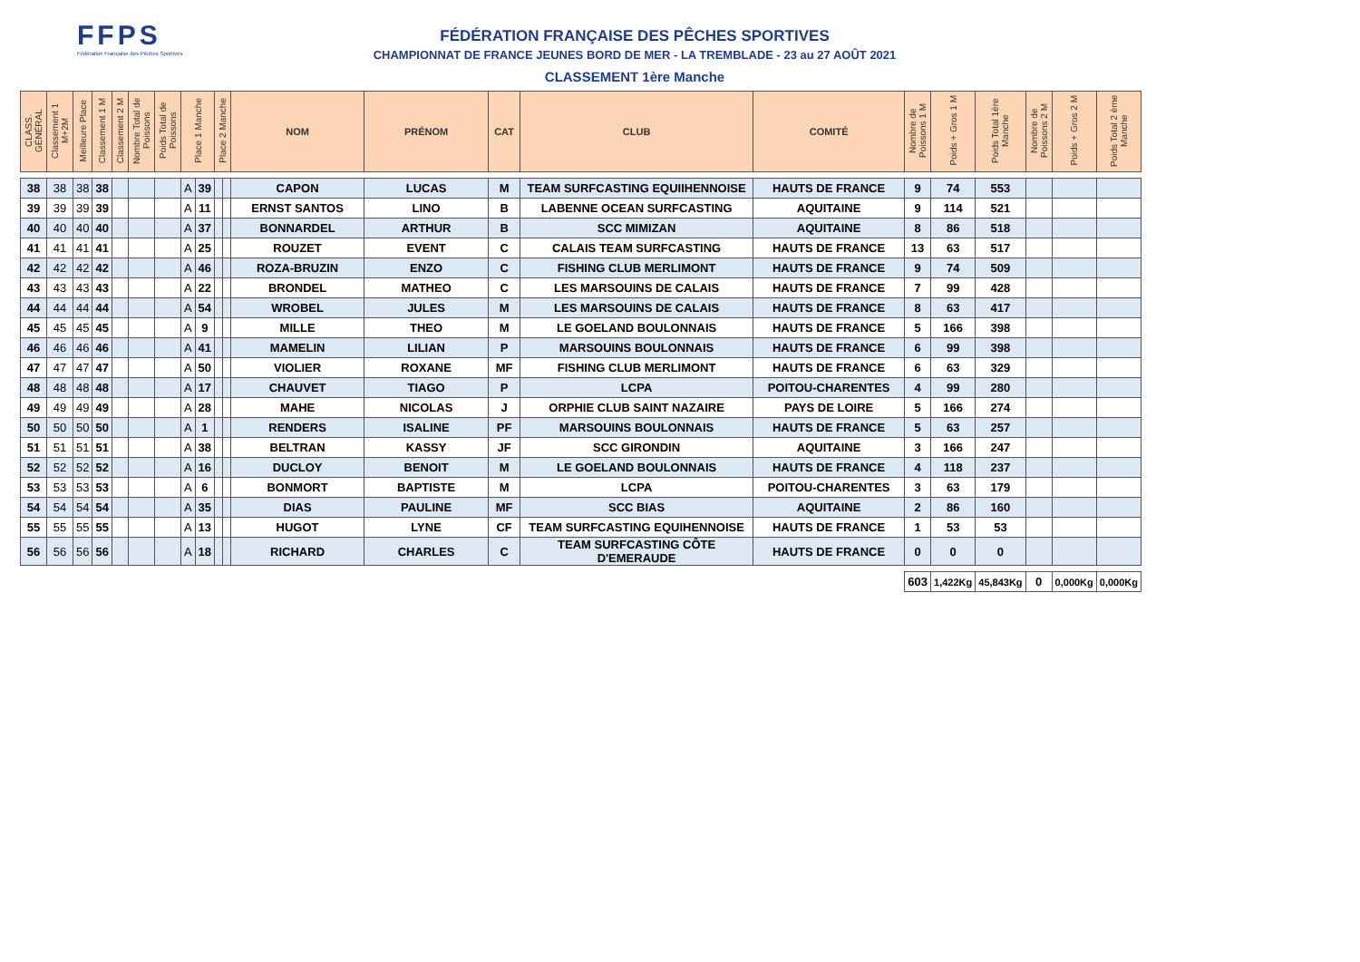FFPS
Fédération Française des Pêches Sportives
FÉDÉRATION FRANÇAISE DES PÊCHES SPORTIVES
CHAMPIONNAT DE FRANCE JEUNES BORD DE MER - LA TREMBLADE - 23 au 27 AOÛT 2021
CLASSEMENT 1ère Manche
| CLASS. GÉNÉRAL | Classement 1 M+2M | Meilleure Place | Classement 1 M | Classement 2 M | Nombre Total de Poissons | Poids Total de Poissons | Place 1 Manche | | Place 2 Manche | | NOM | PRÉNOM | CAT | CLUB | COMITÉ | Nombre de Poissons 1 M | Poids + Gros 1 M | Poids Total 1ère Manche | Nombre de Poissons 2 M | Poids + Gros 2 M | Poids Total 2 ème Manche |
| --- | --- | --- | --- | --- | --- | --- | --- | --- | --- | --- | --- | --- | --- | --- | --- | --- | --- | --- | --- | --- | --- |
| 38 | 38 | 38 | 38 | | | | A | 39 | | | CAPON | LUCAS | M | TEAM SURFCASTING EQUIIHENNOISE | HAUTS DE FRANCE | 9 | 74 | 553 | | | |
| 39 | 39 | 39 | 39 | | | | A | 11 | | | ERNST SANTOS | LINO | B | LABENNE OCEAN SURFCASTING | AQUITAINE | 9 | 114 | 521 | | | |
| 40 | 40 | 40 | 40 | | | | A | 37 | | | BONNARDEL | ARTHUR | B | SCC MIMIZAN | AQUITAINE | 8 | 86 | 518 | | | |
| 41 | 41 | 41 | 41 | | | | A | 25 | | | ROUZET | EVENT | C | CALAIS TEAM SURFCASTING | HAUTS DE FRANCE | 13 | 63 | 517 | | | |
| 42 | 42 | 42 | 42 | | | | A | 46 | | | ROZA-BRUZIN | ENZO | C | FISHING CLUB MERLIMONT | HAUTS DE FRANCE | 9 | 74 | 509 | | | |
| 43 | 43 | 43 | 43 | | | | A | 22 | | | BRONDEL | MATHEO | C | LES MARSOUINS DE CALAIS | HAUTS DE FRANCE | 7 | 99 | 428 | | | |
| 44 | 44 | 44 | 44 | | | | A | 54 | | | WROBEL | JULES | M | LES MARSOUINS DE CALAIS | HAUTS DE FRANCE | 8 | 63 | 417 | | | |
| 45 | 45 | 45 | 45 | | | | A | 9 | | | MILLE | THEO | M | LE GOELAND BOULONNAIS | HAUTS DE FRANCE | 5 | 166 | 398 | | | |
| 46 | 46 | 46 | 46 | | | | A | 41 | | | MAMELIN | LILIAN | P | MARSOUINS BOULONNAIS | HAUTS DE FRANCE | 6 | 99 | 398 | | | |
| 47 | 47 | 47 | 47 | | | | A | 50 | | | VIOLIER | ROXANE | MF | FISHING CLUB MERLIMONT | HAUTS DE FRANCE | 6 | 63 | 329 | | | |
| 48 | 48 | 48 | 48 | | | | A | 17 | | | CHAUVET | TIAGO | P | LCPA | POITOU-CHARENTES | 4 | 99 | 280 | | | |
| 49 | 49 | 49 | 49 | | | | A | 28 | | | MAHE | NICOLAS | J | ORPHIE CLUB SAINT NAZAIRE | PAYS DE LOIRE | 5 | 166 | 274 | | | |
| 50 | 50 | 50 | 50 | | | | A | 1 | | | RENDERS | ISALINE | PF | MARSOUINS BOULONNAIS | HAUTS DE FRANCE | 5 | 63 | 257 | | | |
| 51 | 51 | 51 | 51 | | | | A | 38 | | | BELTRAN | KASSY | JF | SCC GIRONDIN | AQUITAINE | 3 | 166 | 247 | | | |
| 52 | 52 | 52 | 52 | | | | A | 16 | | | DUCLOY | BENOIT | M | LE GOELAND BOULONNAIS | HAUTS DE FRANCE | 4 | 118 | 237 | | | |
| 53 | 53 | 53 | 53 | | | | A | 6 | | | BONMORT | BAPTISTE | M | LCPA | POITOU-CHARENTES | 3 | 63 | 179 | | | |
| 54 | 54 | 54 | 54 | | | | A | 35 | | | DIAS | PAULINE | MF | SCC BIAS | AQUITAINE | 2 | 86 | 160 | | | |
| 55 | 55 | 55 | 55 | | | | A | 13 | | | HUGOT | LYNE | CF | TEAM SURFCASTING EQUIHENNOISE | HAUTS DE FRANCE | 1 | 53 | 53 | | | |
| 56 | 56 | 56 | 56 | | | | A | 18 | | | RICHARD | CHARLES | C | TEAM SURFCASTING CÔTE D'EMERAUDE | HAUTS DE FRANCE | 0 | 0 | 0 | | | |
| | | | | | | | | | | | | | | | | 603 | 1,422Kg | 45,843Kg | 0 | 0,000Kg | 0,000Kg |